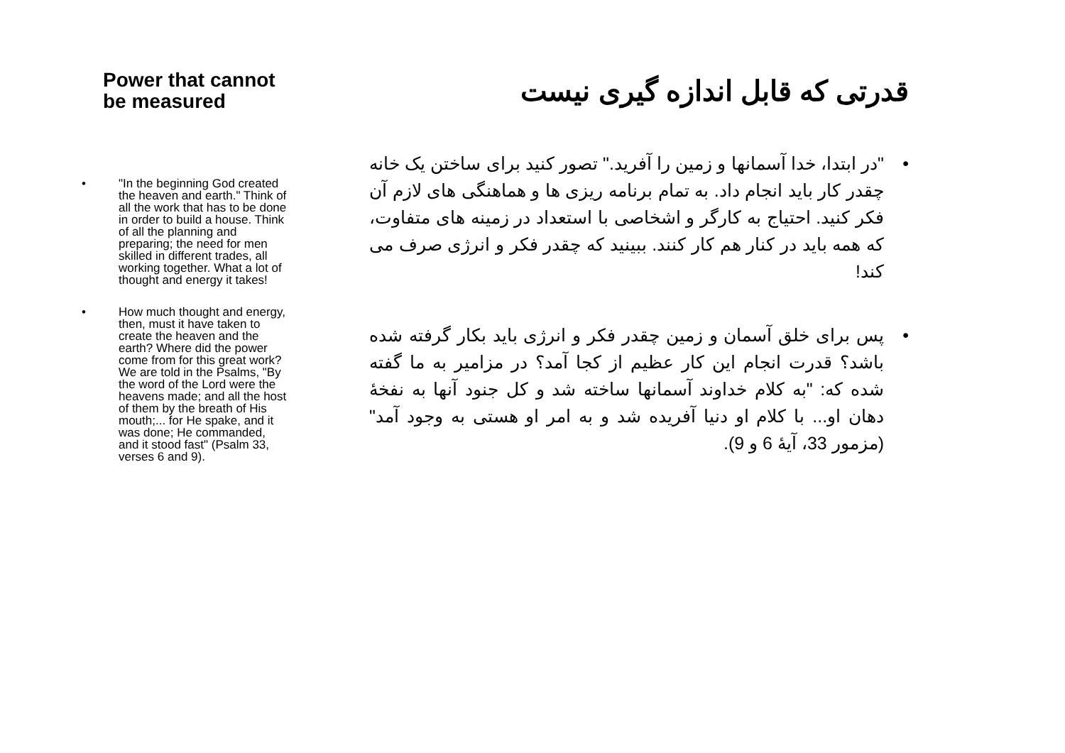Power that cannot be measured
• "In the beginning God created the heaven and earth." Think of all the work that has to be done in order to build a house. Think of all the planning and preparing; the need for men skilled in different trades, all working together. What a lot of thought and energy it takes!
• How much thought and energy, then, must it have taken to create the heaven and the earth? Where did the power come from for this great work? We are told in the Psalms, "By the word of the Lord were the heavens made; and all the host of them by the breath of His mouth;... for He spake, and it was done; He commanded, and it stood fast" (Psalm 33, verses 6 and 9).
قدرتی که قابل اندازه گیری نیست
• "در ابتدا، خدا آسمانها و زمین را آفرید." تصور کنید برای ساختن یک خانه چقدر کار باید انجام داد. به تمام برنامه ریزی ها و هماهنگی های لازم آن فکر کنید. احتیاج به کارگر و اشخاصی با استعداد در زمینه های متفاوت، که همه باید در کنار هم کار کنند. ببینید که چقدر فکر و انرژی صرف می کند!
• پس برای خلق آسمان و زمین چقدر فکر و انرژی باید بکار گرفته شده باشد؟ قدرت انجام این کار عظیم از کجا آمد؟ در مزامیر به ما گفته شده که: "به کلام خداوند آسمانها ساخته شد و کل جنود آنها به نفخهٔ دهان او... با کلام او دنیا آفریده شد و به امر او هستی به وجود آمد" (مزمور 33، آیهٔ 6 و 9).